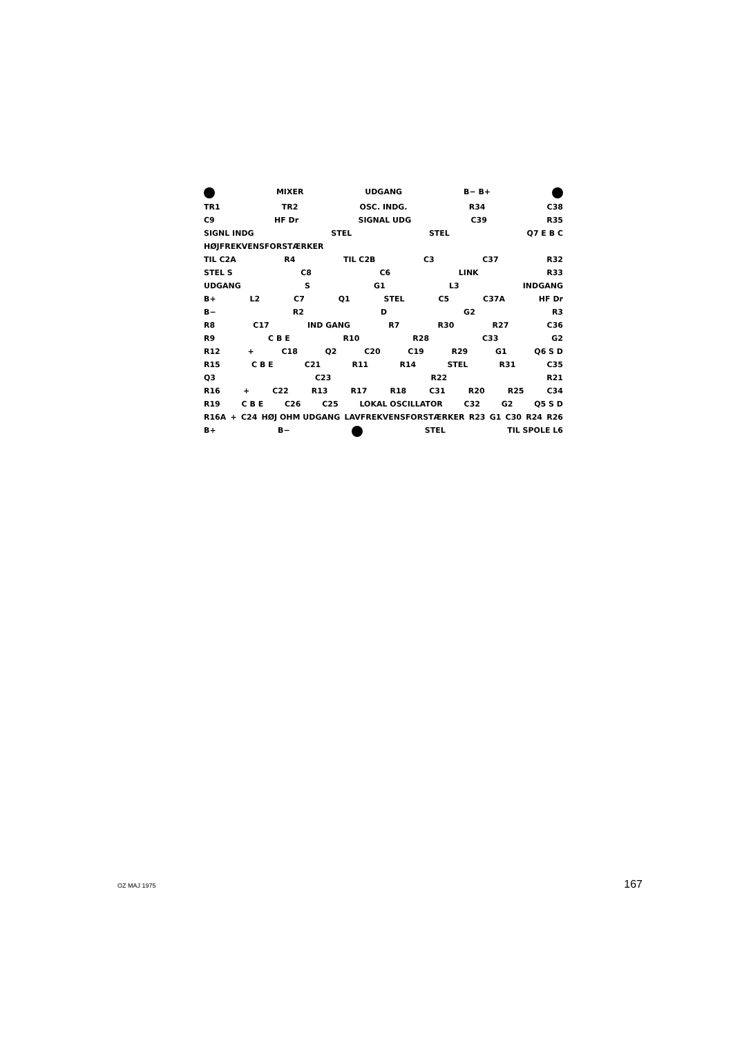MIXER UDGANG B− B+
TR1 TR2 OSC. INDG. R34 C38
C9 HF Dr SIGNAL UDG C39 R35
SIGNL INDG STEL STEL Q7 E B C
HØJFREKVENSFORSTÆRKER
TIL C2A R4 TIL C2B C3 C37 R32
STEL S C8 C6 LINK R33
UDGANG S G1 L3 INDGANG
B+ L2 C7 Q1 STEL C5 C37A HF Dr
B− R2 D G2 R3
R8 C17 IND GANG R7 R30 R27 C36
R9 C B E R10 R28 C33 G2
R12 + C18 Q2 C20 C19 R29 G1 Q6 S D
R15 C B E C21 R11 R14 STEL R31 C35
Q3 C23 R22 R21
R16 + C22 R13 R17 R18 C31 R20 R25 C34
R19 C B E C26 C25 LOKAL OSCILLATOR C32 G2 Q5 S D
R16A + C24 HØJ OHM UDGANG LAVFREKVENSFORSTÆRKER R23 G1 C30 R24 R26
B+ B− STEL TIL SPOLE L6
OZ MAJ 1975 167